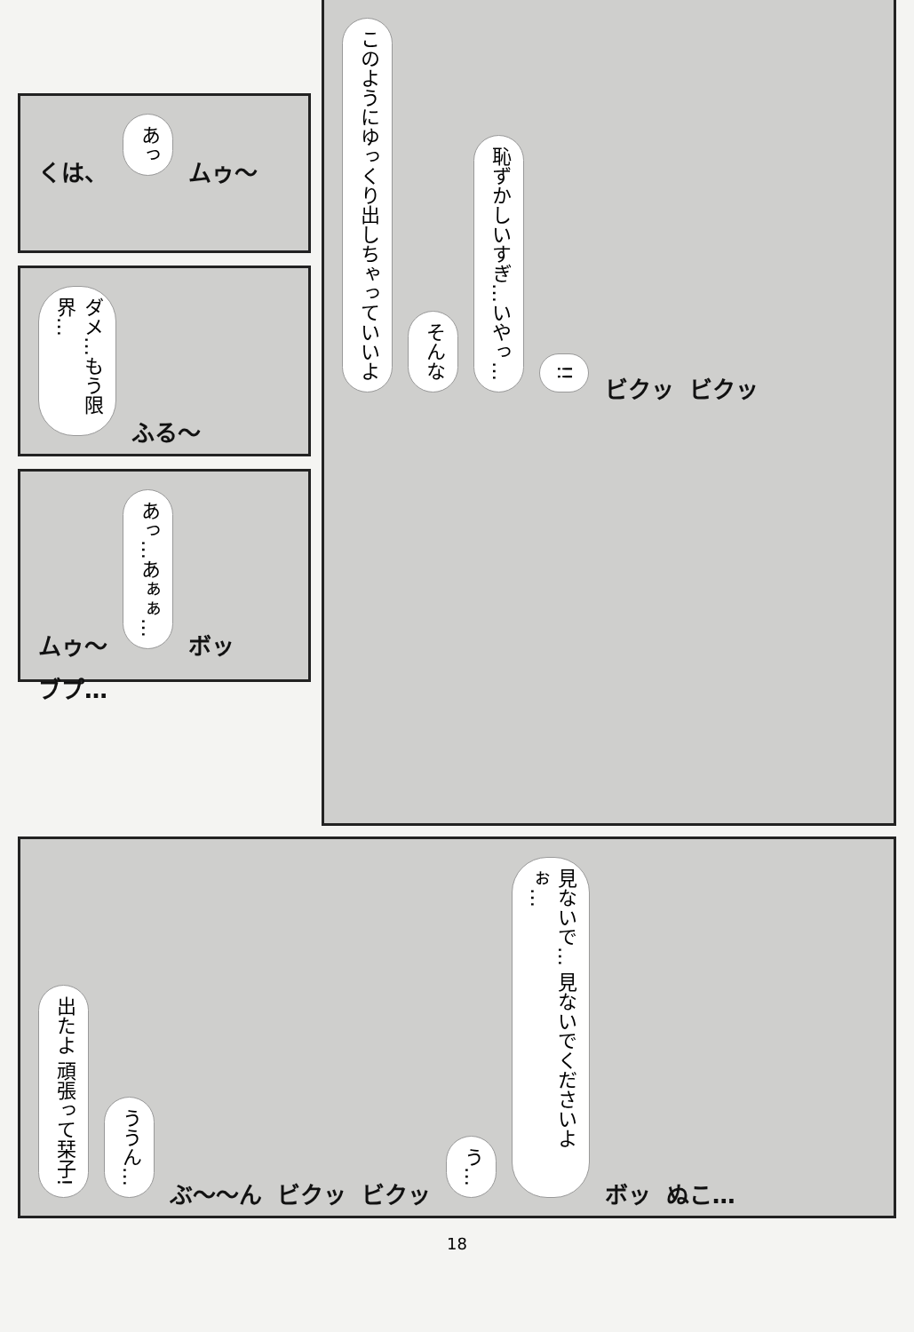くは、 あっ ムゥ〜
ダメ…もう限界… ふる〜
ムゥ〜 あっ…あぁぁ… ボッ ブプ…
このようにゆっくり出しちゃっていいよ そんな 恥ずかしいすぎ…いやっ… !! ビクッ ビクッ
出たよ 頑張って栞子! ううん… ぶ〜〜ん ビクッ ビクッ う… 見ないで… 見ないでくださいよぉ… ボッ ぬこ…
18